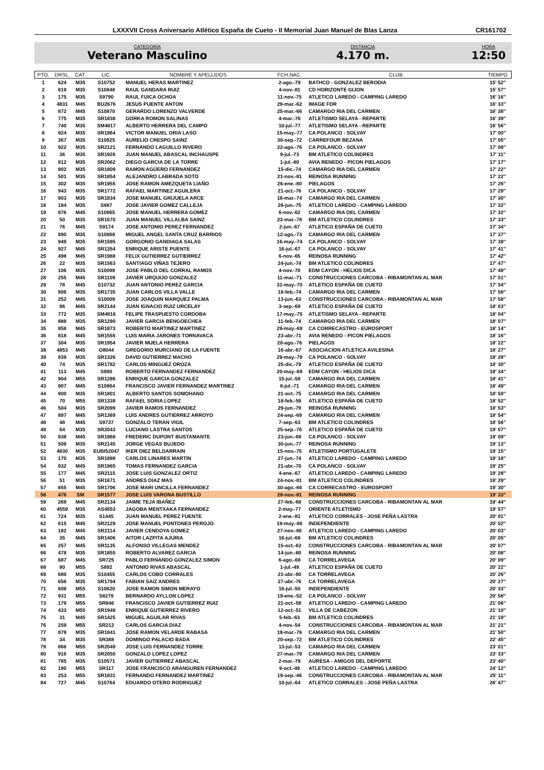LXXXVII Cross Aniversario Atlético España de Cueto - II Memorial Juan Manuel de Blas Lanza CR161702
CATEGORÍA
Veterano Masculino
DISTANCIA
4.170 m.
HORA
12:50
| PTO. | DRSL. | CAT. | LIC. | NOMBRE Y APELLIDOS | FCH.NAC. | CLUB | TIEMPO |
| --- | --- | --- | --- | --- | --- | --- | --- |
| 1 | 624 | M35 | S10752 | MANUEL HERAS MARTINEZ | 2-ago.-79 | BATHCO - GONZALEZ BERODIA | 15' 52'' |
| 2 | 619 | M35 | S10848 | RAUL GANDARA RUIZ | 4-nov.-81 | CD HORIZONTE GIJON | 15' 57'' |
| 3 | 175 | M35 | S9790 | RAUL FUICA OCHOA | 11-nov.-75 | ATLETICO LAREDO - CAMPING LAREDO | 16' 16'' |
| 4 | 4831 | M45 | BU2676 | JESUS PUENTE ANTON | 29-mar.-62 | IMAGE FDR | 16' 33'' |
| 5 | 872 | M45 | S10870 | GERARDO LORENZO VALVERDE | 25-mar.-66 | CAMARGO RIA DEL CARMEN | 16' 38'' |
| 6 | 775 | M35 | SR1838 | GORKA ROMON SALINAS | 4-mar.-76 | ATLETISMO SELAYA - REPARTE | 16' 39'' |
| 7 | 740 | M35 | SM4817 | ALBERTO HERRERA DEL CAMPO | 10-jul.-77 | ATLETISMO SELAYA - REPARTE | 16' 56'' |
| 8 | 924 | M35 | SR1964 | VICTOR MANUEL ORIA LASO | 15-may.-77 | CA POLANCO - SOLVAY | 17' 00'' |
| 9 | 367 | M35 | S10825 | AURELIO CRESPO SAINZ | 30-sep.-72 | CARREFOUR BEZANA | 17' 05'' |
| 10 | 922 | M35 | SR2121 | FERNANDO LAGUILLO RIVERO | 22-ago.-76 | CA POLANCO - SOLVAY | 17' 08'' |
| 11 | 36 | M35 | SR1926 | JUAN MANUEL ABASCAL INCHAUSPE | 9-jul.-73 | BM ATLETICO COLINDRES | 17' 11'' |
| 12 | 812 | M35 | SR2062 | DIEGO GARCIA DE LA TORRE | 1-jul.-80 | AVIA RENEDO - PICON PIELAGOS | 17' 17'' |
| 13 | 902 | M35 | SR1809 | RAMON AGÜERO FERNANDEZ | 15-dic.-74 | CAMARGO RIA DEL CARMEN | 17' 22'' |
| 14 | 501 | M35 | SR1854 | ALEJANDRO LABRADA SOTO | 21-nov.-81 | REINOSA RUNNING | 17' 22'' |
| 15 | 302 | M35 | SR1955 | JOSE RAMON AMEZQUETA LIAÑO | 26-ene.-80 | PIELAGOS | 17' 26'' |
| 16 | 943 | M35 | SR1772 | RAFAEL MARTINEZ AGUILERA | 21-oct.-76 | CA POLANCO - SOLVAY | 17' 29'' |
| 17 | 903 | M35 | SR1834 | JOSE MANUEL GRIJUELA ARCE | 16-mar.-74 | CAMARGO RIA DEL CARMEN | 17' 30'' |
| 18 | 184 | M35 | S987 | JOSE JAVIER GOMEZ CALLEJA | 28-jun.-75 | ATLETICO LAREDO - CAMPING LAREDO | 17' 32'' |
| 19 | 876 | M45 | S10865 | JOSE MANUEL HERRERA GOMEZ | 6-nov.-62 | CAMARGO RIA DEL CARMEN | 17' 32'' |
| 20 | 50 | M35 | SR1670 | JUAN MANUEL VILLALBA SAINZ | 23-mar.-78 | BM ATLETICO COLINDRES | 17' 33'' |
| 21 | 76 | M45 | S9174 | JOSE ANTONIO PEREZ FERNANDEZ | 2-jun.-67 | ATLETICO ESPAÑA DE CUETO | 17' 34'' |
| 22 | 890 | M35 | S10868 | MIGUEL ANGEL SANTA CRUZ BARRIOS | 12-ago.-73 | CAMARGO RIA DEL CARMEN | 17' 37'' |
| 23 | 949 | M35 | SR1595 | GORGONIO GANDIAGA SALAS | 16-may.-74 | CA POLANCO - SOLVAY | 17' 39'' |
| 24 | 927 | M45 | SR1354 | ENRIQUE ARISTE PUENTE | 16-jul.-67 | CA POLANCO - SOLVAY | 17' 41'' |
| 25 | 498 | M45 | SR1988 | FELIX GUTIERREZ GUTIERREZ | 6-nov.-65 | REINOSA RUNNING | 17' 42'' |
| 26 | 22 | M35 | SR1563 | SANTIAGO VIÑAS TEJERO | 24-jun.-74 | BM ATLETICO COLINDRES | 17' 47'' |
| 27 | 106 | M35 | S10098 | JOSE PABLO DEL CORRAL RAMOS | 4-nov.-78 | EDM CAYON - HELIOS DICA | 17' 49'' |
| 28 | 255 | M45 | SR1109 | JAVIER URQUIJO GONZALEZ | 11-mar.-71 | CONSTRUCCIONES CARCOBA - RIBAMONTAN AL MAR | 17' 51'' |
| 29 | 78 | M45 | S10732 | JUAN ANTONIO PEREZ GARCIA | 31-may.-70 | ATLETICO ESPAÑA DE CUETO | 17' 54'' |
| 30 | 906 | M35 | SR1735 | JUAN CARLOS VILLA VALLE | 18-feb.-74 | CAMARGO RIA DEL CARMEN | 17' 58'' |
| 31 | 252 | M45 | S10009 | JOSE JOAQUIN MARQUEZ PALMA | 13-jun.-63 | CONSTRUCCIONES CARCOBA - RIBAMONTAN AL MAR | 17' 58'' |
| 32 | 96 | M45 | SR2144 | JUAN IGNACIO RUIZ URCELAY | 3-sep.-69 | ATLETICO ESPAÑA DE CUETO | 18' 03'' |
| 33 | 772 | M35 | SM4816 | FELIPE TRASPUESTO CORDOBA | 17-may.-75 | ATLETISMO SELAYA - REPARTE | 18' 04'' |
| 34 | 888 | M35 | SR1290 | JAVIER GARCIA BENGOECHEA | 11-feb.-74 | CAMARGO RIA DEL CARMEN | 18' 07'' |
| 35 | 858 | M45 | SR1873 | ROBERTO MARTINEZ MARTINEZ | 29-may.-69 | CA CORRECASTRO - EUROSPORT | 18' 14'' |
| 36 | 818 | M45 | SR1555 | LUIS MARIA JARONES TORNAVACA | 23-abr.-71 | AVIA RENEDO - PICON PIELAGOS | 18' 16'' |
| 37 | 304 | M35 | SR1954 | JAVIER MUELA HERRERA | 20-ago.-76 | PIELAGOS | 18' 22'' |
| 38 | 4853 | M45 | O8044 | GREGORIO MURCIANO DE LA FUENTE | 16-abr.-67 | ASOCIACION ATLETICA AVILESINA | 18' 27'' |
| 39 | 939 | M35 | SR1326 | DAVID GUTIERREZ MACHO | 29-may.-79 | CA POLANCO - SOLVAY | 18' 28'' |
| 40 | 74 | M35 | SR1782 | CARLOS MINGUEZ OROZA | 25-dic.-79 | ATLETICO ESPAÑA DE CUETO | 18' 30'' |
| 41 | 113 | M45 | S980 | ROBERTO FERNANDEZ FERNANDEZ | 20-may.-69 | EDM CAYON - HELIOS DICA | 18' 34'' |
| 42 | 904 | M55 | SR1286 | ENRIQUE GARCIA GONZALEZ | 15-jul.-58 | CAMARGO RIA DEL CARMEN | 18' 41'' |
| 43 | 907 | M45 | S10864 | FRANCISCO JAVIER FERNANDEZ MARTINEZ | 8-jul.-71 | CAMARGO RIA DEL CARMEN | 18' 49'' |
| 44 | 900 | M35 | SR1801 | ALBERTO SANTOS SOMOHANO | 21-oct.-75 | CAMARGO RIA DEL CARMEN | 18' 50'' |
| 45 | 70 | M55 | SR1338 | RAFAEL SORIA LOPEZ | 18-feb.-59 | ATLETICO ESPAÑA DE CUETO | 18' 52'' |
| 46 | 504 | M35 | SR2099 | JAVIER RAMOS FERNANDEZ | 29-jun.-79 | REINOSA RUNNING | 18' 53'' |
| 47 | 897 | M45 | SR1369 | LUIS ANDRES GUTIERREZ ARROYO | 24-sep.-69 | CAMARGO RIA DEL CARMEN | 18' 54'' |
| 48 | 48 | M45 | S9737 | GONZALO TERAN VIGIL | 7-sep.-63 | BM ATLETICO COLINDRES | 18' 56'' |
| 49 | 64 | M35 | SR2043 | LUCIANO LASTRA SANTOS | 25-sep.-76 | ATLETICO ESPAÑA DE CUETO | 19' 07'' |
| 50 | 938 | M45 | SR1968 | FREDERIC DUPONT BUSTAMANTE | 23-jun.-69 | CA POLANCO - SOLVAY | 19' 09'' |
| 51 | 508 | M35 | SR2145 | JORGE VEGAS BUJEDO | 30-jun.-77 | REINOSA RUNNING | 19' 13'' |
| 52 | 4830 | M35 | EUBI52047 | IKER DIEZ BELDARRAIN | 15-nov.-75 | ATLETISMO PORTUGALETE | 19' 15'' |
| 53 | 170 | M35 | SR1898 | CARLOS LINARES MARTIN | 27-jun.-74 | ATLETICO LAREDO - CAMPING LAREDO | 19' 18'' |
| 54 | 932 | M45 | SR1965 | TOMAS FERNANDEZ GARCIA | 21-abr.-70 | CA POLANCO - SOLVAY | 19' 25'' |
| 55 | 177 | M45 | SR2115 | JOSE LUIS GONZALEZ ORTIZ | 4-ene.-67 | ATLETICO LAREDO - CAMPING LAREDO | 19' 28'' |
| 56 | 51 | M35 | SR1671 | ANDRES DIAZ MAS | 24-nov.-81 | BM ATLETICO COLINDRES | 19' 29'' |
| 57 | 855 | M45 | SR1706 | JOSE MARI UNCILLA FERNANDEZ | 30-ago.-66 | CA CORRECASTRO - EUROSPORT | 19' 30'' |
| 58 | 476 | SM | SR1577 | JOSE LUIS VARONA BUSTILLO | 28-nov.-81 | REINOSA RUNNING | 19' 33'' |
| 59 | 269 | M45 | SR2134 | JAIME TEJA IBAÑEZ | 27-feb.-68 | CONSTRUCCIONES CARCOBA - RIBAMONTAN AL MAR | 19' 44'' |
| 60 | 4559 | M35 | AS4553 | JAGOBA MENTXAKA FERNANDEZ | 2-may.-77 | ORIENTE ATLETISMO | 19' 57'' |
| 61 | 724 | M35 | S1445 | JUAN MANUEL PEREZ FUENTE | 2-ene.-81 | ATLETICO CORRALES - JOSE PEÑA LASTRA | 20' 01'' |
| 62 | 615 | M45 | SR2129 | JOSE MANUEL PONTONES PEROJO | 18-may.-66 | INDEPENDIENTE | 20' 02'' |
| 63 | 182 | M45 | SR2114 | JAVIER CENDOYA GOMEZ | 27-nov.-66 | ATLETICO LAREDO - CAMPING LAREDO | 20' 03'' |
| 64 | 35 | M45 | SR1406 | AITOR LAZPITA AJURIA | 16-jul.-68 | BM ATLETICO COLINDRES | 20' 05'' |
| 65 | 257 | M45 | SR1135 | ALFONSO VILLEGAS MENDEZ | 15-oct.-63 | CONSTRUCCIONES CARCOBA - RIBAMONTAN AL MAR | 20' 07'' |
| 66 | 478 | M35 | SR1855 | ROBERTO ALVAREZ GARCIA | 14-jun.-80 | REINOSA RUNNING | 20' 08'' |
| 67 | 687 | M45 | SR725 | PABLO FERNANDO GONZALEZ SIMON | 6-ago.-68 | CA TORRELAVEGA | 20' 09'' |
| 68 | 80 | M55 | S892 | ANTONIO RIVAS ABASCAL | 1-jul.-49 | ATLETICO ESPAÑA DE CUETO | 20' 22'' |
| 69 | 680 | M35 | S10455 | CARLOS COBO CORRALES | 21-abr.-80 | CA TORRELAVEGA | 20' 26'' |
| 70 | 656 | M35 | SR1794 | FABIAN SAIZ ANDRES | 27-abr.-76 | CA TORRELAVEGA | 20' 27'' |
| 71 | 608 | M55 | S10620 | JOSE RAMON SIMON MERAYO | 16-jul.-50 | INDEPENDIENTE | 20' 33'' |
| 72 | 931 | M55 | S8278 | BERNARDO AYLLON LOPEZ | 19-ene.-52 | CA POLANCO - SOLVAY | 20' 58'' |
| 73 | 179 | M55 | SR846 | FRANCISCO JAVIER GUTIERREZ RUIZ | 21-oct.-59 | ATLETICO LAREDO - CAMPING LAREDO | 21' 06'' |
| 74 | 433 | M55 | SR1949 | ENRIQUE GUTIERREZ RIVERO | 12-oct.-51 | VILLA DE CABEZON | 21' 10'' |
| 75 | 31 | M45 | SR1425 | MIGUEL AGUILAR RIVAS | 5-feb.-63 | BM ATLETICO COLINDRES | 21' 19'' |
| 76 | 259 | M55 | SR212 | CARLOS GARCIA DIAZ | 4-nov.-54 | CONSTRUCCIONES CARCOBA - RIBAMONTAN AL MAR | 21' 21'' |
| 77 | 879 | M35 | SR1841 | JOSE RAMON VELARDE RABASA | 19-mar.-76 | CAMARGO RIA DEL CARMEN | 21' 50'' |
| 78 | 34 | M35 | SR388 | DOMINGO PALACIO BADA | 20-sep.-72 | BM ATLETICO COLINDRES | 22' 45'' |
| 79 | 866 | M55 | SR2049 | JOSE LUIS FERNANDEZ TORRE | 13-jul.-53 | CAMARGO RIA DEL CARMEN | 23' 01'' |
| 80 | 916 | M35 | SR2050 | GONZALO LOPEZ LOPEZ | 27-mar.-79 | CAMARGO RIA DEL CARMEN | 23' 33'' |
| 81 | 785 | M35 | S10571 | JAVIER GUTIERREZ ABASCAL | 2-mar.-78 | AURESA - AMIGOS DEL DEPORTE | 23' 40'' |
| 82 | 190 | M55 | SR117 | JOSE FRANCISCO ARANGUREN FERNANDEZ | 9-oct.-49 | ATLETICO LAREDO - CAMPING LAREDO | 24' 12'' |
| 83 | 253 | M55 | SR1831 | FERNANDO FERNANDEZ MARTINEZ | 19-sep.-46 | CONSTRUCCIONES CARCOBA - RIBAMONTAN AL MAR | 25' 11'' |
| 84 | 727 | M45 | S10764 | EDUARDO OTERO RODRIGUEZ | 10-jul.-64 | ATLETICO CORRALES - JOSE PEÑA LASTRA | 26' 47'' |